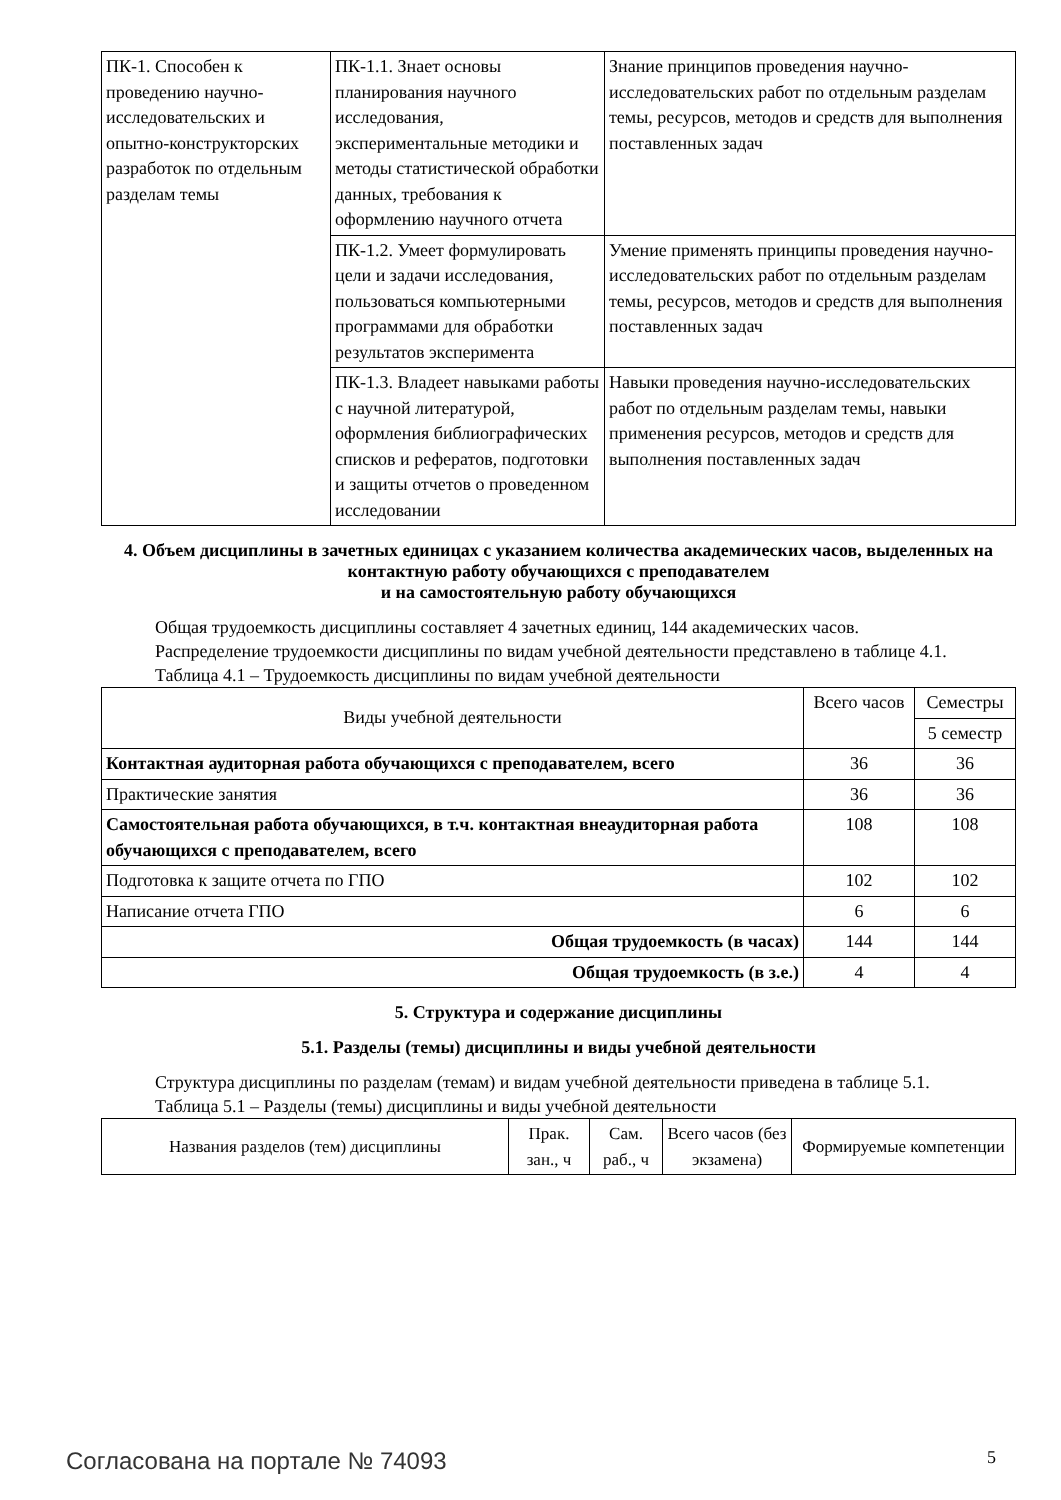| ПК-1. Способен к проведению научно-исследовательских и опытно-конструкторских разработок по отдельным разделам темы | ПК-1.1. Знает основы планирования научного исследования, экспериментальные методики и методы статистической обработки данных, требования к оформлению научного отчета | Знание принципов проведения научно-исследовательских работ по отдельным разделам темы, ресурсов, методов и средств для выполнения поставленных задач |
| | ПК-1.2. Умеет формулировать цели и задачи исследования, пользоваться компьютерными программами для обработки результатов эксперимента | Умение применять принципы проведения научно-исследовательских работ по отдельным разделам темы, ресурсов, методов и средств для выполнения поставленных задач |
| | ПК-1.3. Владеет навыками работы с научной литературой, оформления библиографических списков и рефератов, подготовки и защиты отчетов о проведенном исследовании | Навыки проведения научно-исследовательских работ по отдельным разделам темы, навыки применения ресурсов, методов и средств для выполнения поставленных задач |
4. Объем дисциплины в зачетных единицах с указанием количества академических часов, выделенных на контактную работу обучающихся с преподавателем
и на самостоятельную работу обучающихся
Общая трудоемкость дисциплины составляет 4 зачетных единиц, 144 академических часов.
Распределение трудоемкости дисциплины по видам учебной деятельности представлено в таблице 4.1.
Таблица 4.1 – Трудоемкость дисциплины по видам учебной деятельности
| Виды учебной деятельности | Всего часов | Семестры |
| --- | --- | --- |
| | | 5 семестр |
| Контактная аудиторная работа обучающихся с преподавателем, всего | 36 | 36 |
| Практические занятия | 36 | 36 |
| Самостоятельная работа обучающихся, в т.ч. контактная внеаудиторная работа обучающихся с преподавателем, всего | 108 | 108 |
| Подготовка к защите отчета по ГПО | 102 | 102 |
| Написание отчета ГПО | 6 | 6 |
| Общая трудоемкость (в часах) | 144 | 144 |
| Общая трудоемкость (в з.е.) | 4 | 4 |
5. Структура и содержание дисциплины
5.1. Разделы (темы) дисциплины и виды учебной деятельности
Структура дисциплины по разделам (темам) и видам учебной деятельности приведена в таблице 5.1.
Таблица 5.1 – Разделы (темы) дисциплины и виды учебной деятельности
| Названия разделов (тем) дисциплины | Прак. зан., ч | Сам. раб., ч | Всего часов (без экзамена) | Формируемые компетенции |
| --- | --- | --- | --- | --- |
Согласована на портале № 74093 5